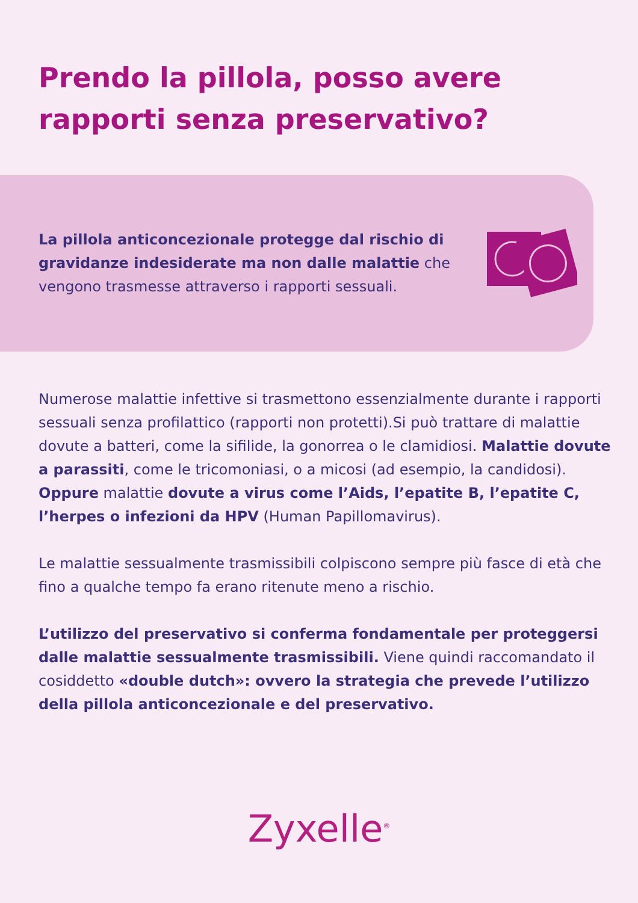Prendo la pillola, posso avere rapporti senza preservativo?
La pillola anticoncezionale protegge dal rischio di gravidanze indesiderate ma non dalle malattie che vengono trasmesse attraverso i rapporti sessuali.
Numerose malattie infettive si trasmettono essenzialmente durante i rapporti sessuali senza profilattico (rapporti non protetti).Si può trattare di malattie dovute a batteri, come la sifilide, la gonorrea o le clamidiosi. Malattie dovute a parassiti, come le tricomoniasi, o a micosi (ad esempio, la candidosi). Oppure malattie dovute a virus come l’Aids, l’epatite B, l’epatite C, l’herpes o infezioni da HPV (Human Papillomavirus).
Le malattie sessualmente trasmissibili colpiscono sempre più fasce di età che fino a qualche tempo fa erano ritenute meno a rischio.
L’utilizzo del preservativo si conferma fondamentale per proteggersi dalle malattie sessualmente trasmissibili. Viene quindi raccomandato il cosiddetto «double dutch»: ovvero la strategia che prevede l’utilizzo della pillola anticoncezionale e del preservativo.
Zyxelle<sup>®</sup>